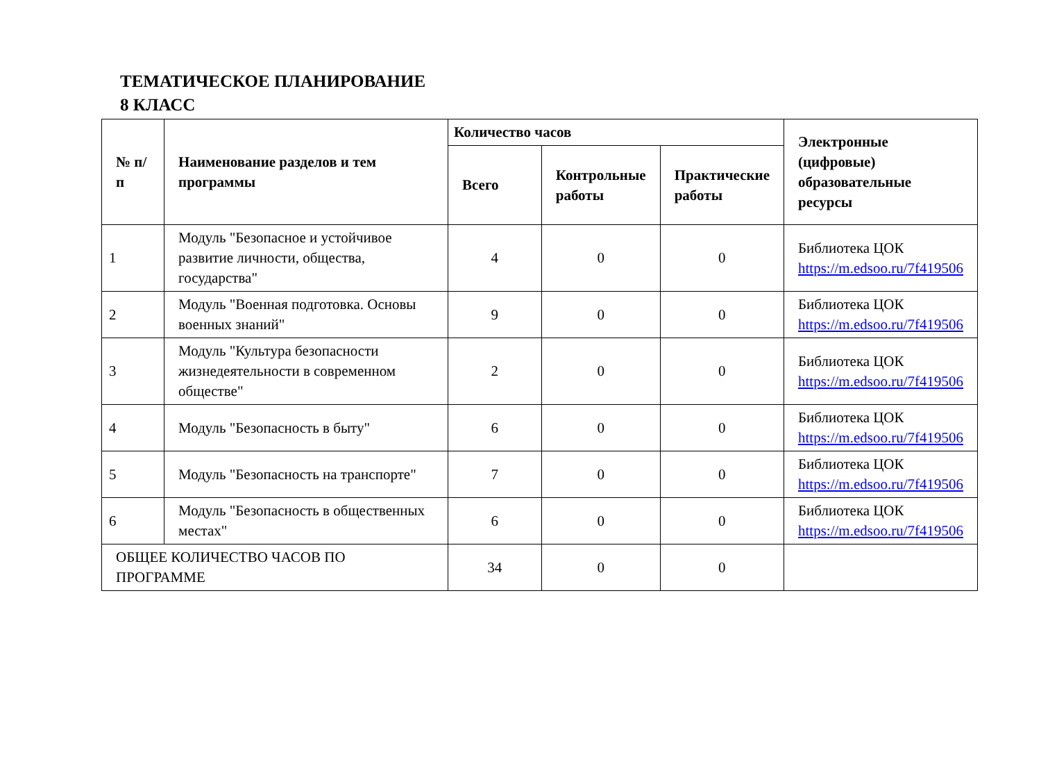ТЕМАТИЧЕСКОЕ ПЛАНИРОВАНИЕ
8 КЛАСС
| № п/п | Наименование разделов и тем программы | Количество часов | | | Электронные (цифровые) образовательные ресурсы |
| --- | --- | --- | --- | --- | --- |
| | | Всего | Контрольные работы | Практические работы | |
| 1 | Модуль "Безопасное и устойчивое развитие личности, общества, государства" | 4 | 0 | 0 | Библиотека ЦОК https://m.edsoo.ru/7f419506 |
| 2 | Модуль "Военная подготовка. Основы военных знаний" | 9 | 0 | 0 | Библиотека ЦОК https://m.edsoo.ru/7f419506 |
| 3 | Модуль "Культура безопасности жизнедеятельности в современном обществе" | 2 | 0 | 0 | Библиотека ЦОК https://m.edsoo.ru/7f419506 |
| 4 | Модуль "Безопасность в быту" | 6 | 0 | 0 | Библиотека ЦОК https://m.edsoo.ru/7f419506 |
| 5 | Модуль "Безопасность на транспорте" | 7 | 0 | 0 | Библиотека ЦОК https://m.edsoo.ru/7f419506 |
| 6 | Модуль "Безопасность в общественных местах" | 6 | 0 | 0 | Библиотека ЦОК https://m.edsoo.ru/7f419506 |
| ОБЩЕЕ КОЛИЧЕСТВО ЧАСОВ ПО ПРОГРАММЕ | | 34 | 0 | 0 | |